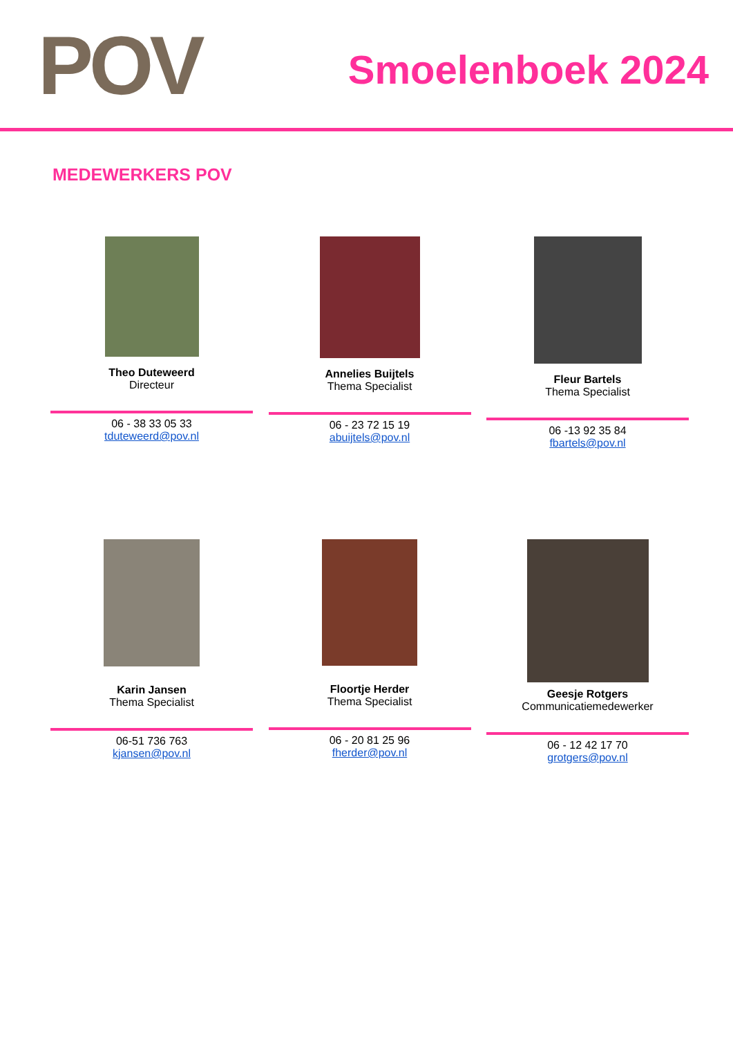POV Smoelenboek 2024
MEDEWERKERS POV
Theo Duteweerd
Directeur
06 - 38 33 05 33
tduteweerd@pov.nl
Annelies Buijtels
Thema Specialist
06 - 23 72 15 19
abuijtels@pov.nl
Fleur Bartels
Thema Specialist
06 -13 92 35 84
fbartels@pov.nl
Karin Jansen
Thema Specialist
06-51 736 763
kjansen@pov.nl
Floortje Herder
Thema Specialist
06 - 20 81 25 96
fherder@pov.nl
Geesje Rotgers
Communicatiemedewerker
06 - 12 42 17 70
grotgers@pov.nl